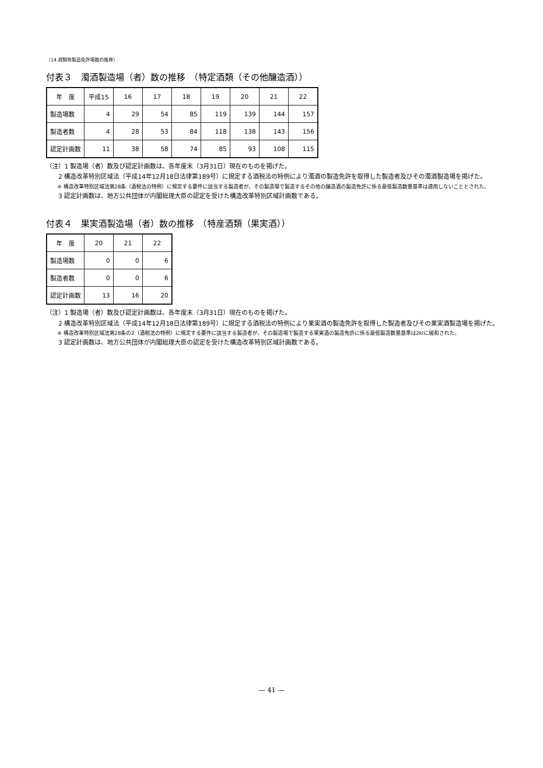（14 酒類等製造免許場数の推移）
付表３　濁酒製造場（者）数の推移　（特定酒類（その他醸造酒））
| 年 度 | 平成15 | 16 | 17 | 18 | 19 | 20 | 21 | 22 |
| --- | --- | --- | --- | --- | --- | --- | --- | --- |
| 製造場数 | 4 | 29 | 54 | 85 | 119 | 139 | 144 | 157 |
| 製造者数 | 4 | 28 | 53 | 84 | 118 | 138 | 143 | 156 |
| 認定計画数 | 11 | 38 | 58 | 74 | 85 | 93 | 108 | 115 |
（注）1 製造場（者）数及び認定計画数は、各年度末（3月31日）現在のものを掲げた。
　　2 構造改革特別区域法（平成14年12月18日法律第189号）に規定する酒税法の特例により濁酒の製造免許を取得した製造者及びその濁酒製造場を掲げた。
※ 構造改革特別区域法第28条（酒税法の特例）に規定する要件に該当する製造者が、その製造場で製造するその他の醸造酒の製造免許に係る最低製造数量基準は適用しないこととされた。
　　3 認定計画数は、地方公共団体が内閣総理大臣の認定を受けた構造改革特別区域計画数である。
付表４　果実酒製造場（者）数の推移　（特産酒類（果実酒））
| 年 度 | 20 | 21 | 22 |
| --- | --- | --- | --- |
| 製造場数 | 0 | 0 | 6 |
| 製造者数 | 0 | 0 | 6 |
| 認定計画数 | 13 | 16 | 20 |
（注）1 製造場（者）数及び認定計画数は、各年度末（3月31日）現在のものを掲げた。
　　2 構造改革特別区域法（平成14年12月18日法律第189号）に規定する酒税法の特例により果実酒の製造免許を取得した製造者及びその果実酒製造場を掲げた。
※ 構造改革特別区域法第28条の2（酒税法の特例）に規定する要件に該当する製造者が、その製造場で製造する果実酒の製造免許に係る最低製造数量基準は2klに緩和された。
　　3 認定計画数は、地方公共団体が内閣総理大臣の認定を受けた構造改革特別区域計画数である。
― 41 ―